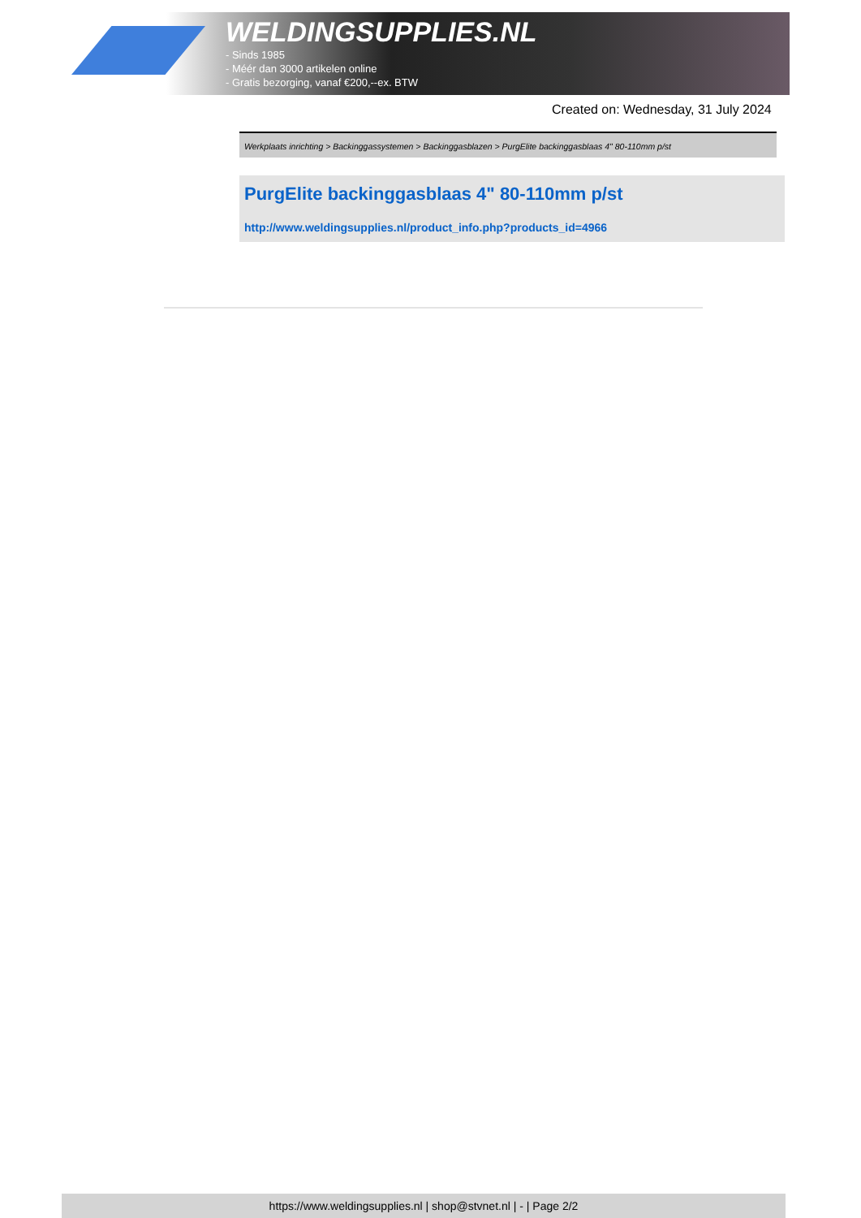WELDINGSUPPLIES.NL
- Sinds 1985
- Méér dan 3000 artikelen online
- Gratis bezorging, vanaf €200,--ex. BTW
Created on: Wednesday, 31 July 2024
Werkplaats inrichting > Backinggassystemen > Backinggasblazen > PurgElite backinggasblaas 4" 80-110mm p/st
PurgElite backinggasblaas 4" 80-110mm p/st
http://www.weldingsupplies.nl/product_info.php?products_id=4966
https://www.weldingsupplies.nl | shop@stvnet.nl | - | Page 2/2